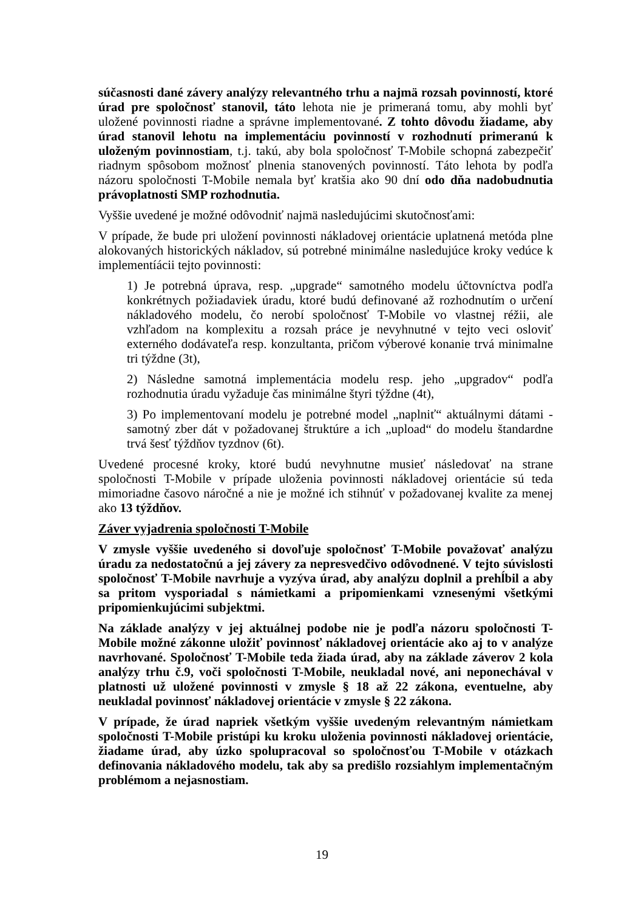súčasnosti dané závery analýzy relevantného trhu a najmä rozsah povinností, ktoré úrad pre spoločnosť stanovil, táto lehota nie je primeraná tomu, aby mohli byť uložené povinnosti riadne a správne implementované. Z tohto dôvodu žiadame, aby úrad stanovil lehotu na implementáciu povinností v rozhodnutí primeranú k uloženým povinnostiam, t.j. takú, aby bola spoločnosť T-Mobile schopná zabezpečiť riadnym spôsobom možnosť plnenia stanovených povinností. Táto lehota by podľa názoru spoločnosti T-Mobile nemala byť kratšia ako 90 dní odo dňa nadobudnutia právoplatnosti SMP rozhodnutia.
Vyššie uvedené je možné odôvodniť najmä nasledujúcimi skutočnosťami:
V prípade, že bude pri uložení povinnosti nákladovej orientácie uplatnená metóda plne alokovaných historických nákladov, sú potrebné minimálne nasledujúce kroky vedúce k implementíácii tejto povinnosti:
1) Je potrebná úprava, resp. „upgrade“ samotného modelu účtovníctva podľa konkrétnych požiadaviek úradu, ktoré budú definované až rozhodnutím o určení nákladového modelu, čo nerobí spoločnosť T-Mobile vo vlastnej réžii, ale vzhľadom na komplexitu a rozsah práce je nevyhnutné v tejto veci osloviť externého dodávateľa resp. konzultanta, pričom výberové konanie trvá minimalne tri týždne (3t),
2) Následne samotná implementácia modelu resp. jeho „upgradov“ podľa rozhodnutia úradu vyžaduje čas minimálne štyri týždne (4t),
3) Po implementovaní modelu je potrebné model „naplniť“ aktuálnymi dátami - samotný zber dát v požadovanej štruktúre a ich „upload“ do modelu štandardne trvá šesť týždňov tyzdnov (6t).
Uvedené procesné kroky, ktoré budú nevyhnutne musieť následovať na strane spoločnosti T-Mobile v prípade uloženia povinnosti nákladovej orientácie sú teda mimoriadne časovo náročné a nie je možné ich stihnúť v požadovanej kvalite za menej ako 13 týždňov.
Záver vyjadrenia spoločnosti T-Mobile
V zmysle vyššie uvedeného si dovoľuje spoločnosť T-Mobile považovať analýzu úradu za nedostatočnú a jej závery za nepresvedčivo odôvodnené. V tejto súvislosti spoločnosť T-Mobile navrhuje a vyzýva úrad, aby analýzu doplnil a prehĺbil a aby sa pritom vysporiadal s námietkami a pripomienkami vznesenými všetkými pripomienkujúcimi subjektmi.
Na základe analýzy v jej aktuálnej podobe nie je podľa názoru spoločnosti T-Mobile možné zákonne uložiť povinnosť nákladovej orientácie ako aj to v analýze navrhované. Spoločnosť T-Mobile teda žiada úrad, aby na základe záverov 2 kola analýzy trhu č.9, voči spoločnosti T-Mobile, neukladal nové, ani neponechával v platnosti už uložené povinnosti v zmysle § 18 až 22 zákona, eventuelne, aby neukladal povinnosť nákladovej orientácie v zmysle § 22 zákona.
V prípade, že úrad napriek všetkým vyššie uvedeným relevantným námietkam spoločnosti T-Mobile pristúpi ku kroku uloženia povinnosti nákladovej orientácie, žiadame úrad, aby úzko spolupracoval so spoločnosťou T-Mobile v otázkach definovania nákladového modelu, tak aby sa predišlo rozsiahlym implementačným problémom a nejasnostiam.
19